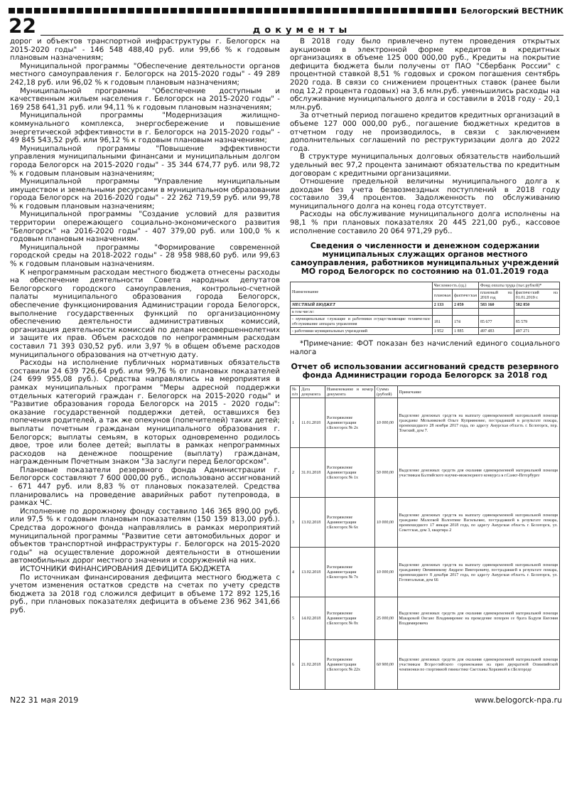Белогорский ВЕСТНИК
22 документы
дорог и объектов транспортной инфраструктуры г. Белогорск на 2015-2020 годы" - 146 548 488,40 руб. или 99,66 % к годовым плановым назначениям;
Муниципальной программы "Обеспечение деятельности органов местного самоуправления г. Белогорск на 2015-2020 годы" - 49 289 242,18 руб. или 96,02 % к годовым плановым назначениям;
Муниципальной программы "Обеспечение доступным и качественным жильем населения г. Белогорск на 2015-2020 годы" - 169 258 641,31 руб. или 94,11 % к годовым плановым назначениям;
Муниципальной программы "Модернизация жилищно-коммунального комплекса, энергосбережение и повышение энергетической эффективности в г. Белогорск на 2015-2020 годы" - 49 845 543,52 руб. или 96,12 % к годовым плановым назначениям;
Муниципальной программы "Повышение эффективности управления муниципальными финансами и муниципальным долгом города Белогорск на 2015-2020 годы" - 35 344 674,77 руб. или 98,72 % к годовым плановым назначениям;
Муниципальной программы "Управление муниципальным имуществом и земельными ресурсами в муниципальном образовании города Белогорск на 2016-2020 годы" - 22 262 719,59 руб. или 99,78 % к годовым плановым назначениям;
Муниципальной программы "Создание условий для развития территории опережающего социально-экономического развития "Белогорск" на 2016-2020 годы" - 407 379,00 руб. или 100,0 % к годовым плановым назначениям.
Муниципальной программы "Формирование современной городской среды на 2018-2022 годы" - 28 958 988,60 руб. или 99,63 % к годовым плановым назначениям.
К непрограммным расходам местного бюджета отнесены расходы на обеспечение деятельности Совета народных депутатов Белогорского городского самоуправления, контрольно-счетной палаты муниципального образования города Белогорск, обеспечение функционирования Администрации города Белогорск, выполнение государственных функций по организационному обеспечению деятельности административных комиссий, организация деятельности комиссий по делам несовершеннолетних и защите их прав. Объем расходов по непрограммным расходам составил 71 393 030,52 руб. или 3,97 % в общем объеме расходов муниципального образования на отчетную дату.
Расходы на исполнение публичных нормативных обязательств составили 24 639 726,64 руб. или 99,76 % от плановых показателей (24 699 955,08 руб.). Средства направлялись на мероприятия в рамках муниципальных программ "Меры адресной поддержки отдельных категорий граждан г. Белогорск на 2015-2020 годы" и "Развитие образования города Белогорск на 2015 - 2020 годы": оказание государственной поддержки детей, оставшихся без попечения родителей, а так же опекунов (попечителей) таких детей; выплаты почетным гражданам муниципального образования г. Белогорск; выплаты семьям, в которых одновременно родилось двое, трое или более детей; выплаты в рамках непрограммных расходов на денежное поощрение (выплату) гражданам, награжденным Почетным знаком "За заслуги перед Белогорском".
Плановые показатели резервного фонда Администрации г. Белогорск составляют 7 600 000,00 руб., использовано ассигнований - 671 447 руб. или 8,83 % от плановых показателей. Средства планировались на проведение аварийных работ путепровода, в рамках ЧС.
Исполнение по дорожному фонду составило 146 365 890,00 руб. или 97,5 % к годовым плановым показателям (150 159 813,00 руб.). Средства дорожного фонда направлялись в рамках мероприятий муниципальной программы "Развитие сети автомобильных дорог и объектов транспортной инфраструктуры г. Белогорск на 2015-2020 годы" на осуществление дорожной деятельности в отношении автомобильных дорог местного значения и сооружений на них.
ИСТОЧНИКИ ФИНАНСИРОВАНИЯ ДЕФИЦИТА БЮДЖЕТА
По источникам финансирования дефицита местного бюджета с учетом изменения остатков средств на счетах по учету средств бюджета за 2018 год сложился дефицит в объеме 172 892 125,16 руб., при плановых показателях дефицита в объеме 236 962 341,66 руб.
В 2018 году было привлечено путем проведения открытых аукционов в электронной форме кредитов в кредитных организациях в объеме 125 000 000,00 руб., Кредиты на покрытие дефицита бюджета были получены от ПАО "Сбербанк России" с процентной ставкой 8,51 % годовых и сроком погашения сентябрь 2020 года. В связи со снижением процентных ставок (ранее были под 12,2 процента годовых) на 3,6 млн.руб. уменьшились расходы на обслуживание муниципального долга и составили в 2018 году - 20,1 млн.руб.
За отчетный период погашено кредитов кредитных организаций в объеме 127 000 000,00 руб., погашение бюджетных кредитов в отчетном году не производилось, в связи с заключением дополнительных соглашений по реструктуризации долга до 2022 года.
В структуре муниципальных долговых обязательств наибольший удельный вес 97,2 процента занимают обязательства по кредитным договорам с кредитными организациями.
Отношение предельной величины муниципального долга к доходам без учета безвозмездных поступлений в 2018 году составило 39,4 процентов. Задолженность по обслуживанию муниципального долга на конец года отсутствует.
Расходы на обслуживание муниципального долга исполнены на 98,1 % при плановых показателях 20 445 221,00 руб., кассовое исполнение составило 20 064 971,29 руб..
Сведения о численности и денежном содержании муниципальных служащих органов местного самоуправления, работников муниципальных учреждений МО город Белогорск по состоянию на 01.01.2019 года
| Наименование | Численность (ед.) | | Фонд оплаты труда (тыс.рублей)* | |
| --- | --- | --- | --- | --- |
| | плановая | фактическая | плановый на 2018 год | фактический на 01.01.2019 г. |
| МЕСТНЫЙ БЮДЖЕТ | 2 133 | 2 059 | 583 160 | 582 850 |
| в том числе: | | | | |
| - муниципальные служащие и работники осуществляющие техническое обслуживание аппарата управления | 181 | 174 | 85 677 | 85 579 |
| - работники муниципальных учреждений | 1 952 | 1 885 | 497 483 | 497 271 |
*Примечание: ФОТ показан без начислений единого социального налога
Отчет об использовании ассигнований средств резервного фонда Администрации города Белогорск за 2018 год
| № п/п | Дата документа | Наименование и номер документа | Сумма (рублей) | Примечание |
| --- | --- | --- | --- | --- |
| 1 | 11.01.2018 | Распоряжение Администрации г.Белогорск № 2х | 10 000,00 | Выделение денежных средств на выплату единовременной материальной помощи гражданке Мельниковой Ольге Куприяновне, пострадавшей в результате пожара, произошедшего 28 ноября 2017 года, по адресу Амурская область г. Белогорск, пер. Томский, дом 7. |
| 2 | 31.01.2018 | Распоряжение Администрации г.Белогорск № 1х | 50 000,00 | Выделение денежных средств для оказания единовременной материальной помощи участникам Балтийского научно-инженерного конкурса в г.Санкт-Петербурге |
| 3 | 13.02.2018 | Распоряжение Администрации г.Белогорск № 6х | 10 000,00 | Выделение денежных средств на выплату единовременной материальной помощи гражданке Малеевой Валентине Васильевне, пострадавшей в результате пожара, произошедшего 17 января 2018 года, по адресу Амурская область г. Белогорск, ул. Советская, дом 3, квартира 2 |
| 4 | 13.02.2018 | Распоряжение Администрации г.Белогорск № 7х | 10 000,00 | Выделение денежных средств на выплату единовременной материальной помощи гражданину Овчинникову Андрею Викторовичу, пострадавшей в результате пожара, произошедшего 8 декабря 2017 года, по адресу Амурская область г. Белогорск, ул. Госпитальная, дом 66 |
| 5 | 14.02.2018 | Распоряжение Администрации г.Белогорск № 8х | 25 000,00 | Выделение денежных средств для оказания единовременной материальной помощи Макаровой Оксане Владимировне на проведение похорон ее брата Бадуля Евгения Владимировича |
| 6 | 21.02.2018 | Распоряжение Администрации г.Белогорск № 22х | 60 900,00 | Выделение денежных средств для оказания единовременной материальной помощи участникам Всероссийского соревнования на приз двукратной Олимпийской чемпионки по спортивной гимнастике Светланы Хоркиной в г.Белгороде |
N22 31 мая 2019 www.belogorck-npa.ru